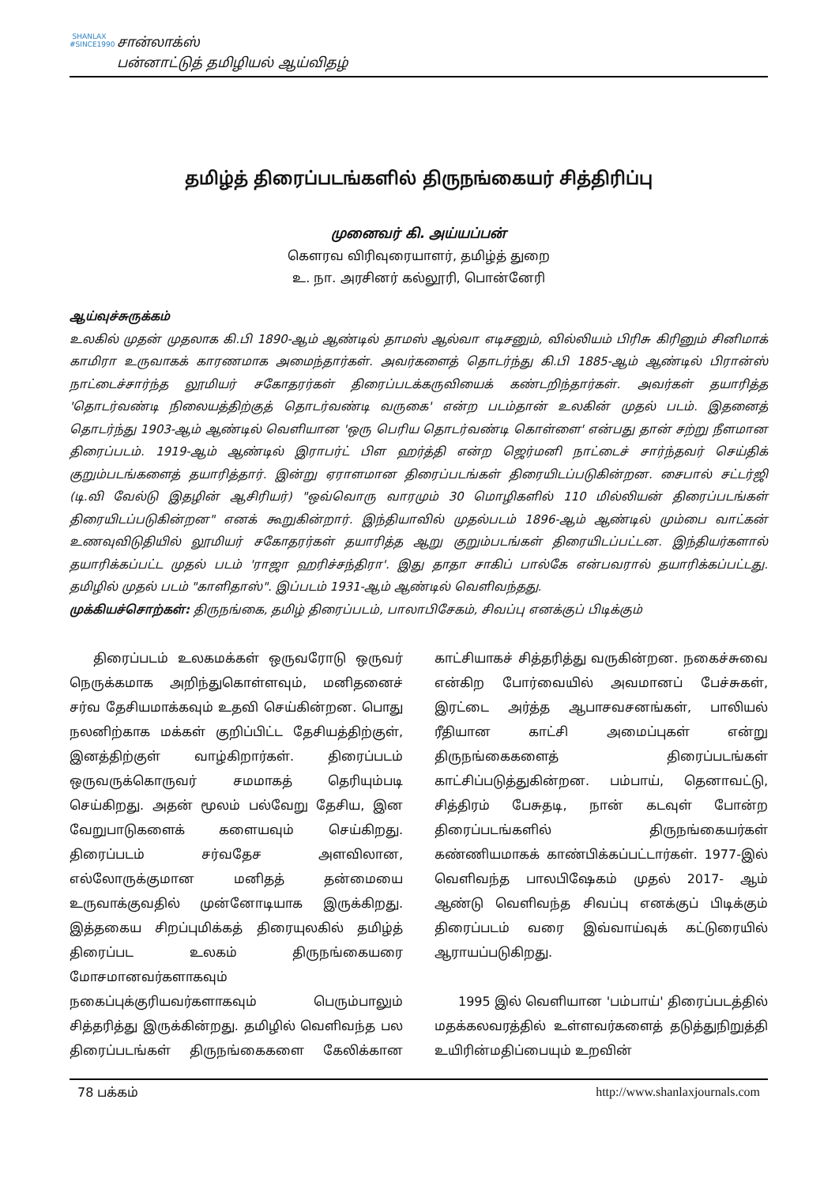SHANLAX
#SINCE1990
சான்லாக்ஸ்
பன்னாட்டுத் தமிழியல் ஆய்விதழ்
தமிழ்த் திரைப்படங்களில் திருநங்கையர் சித்திரிப்பு
முனைவர் கி. அய்யப்பன்
கௌரவ விரிவுரையாளர், தமிழ்த் துறை
உ. நா. அரசினர் கல்லூரி, பொன்னேரி
ஆய்வுச்சுருக்கம்
உலகில் முதன் முதலாக கி.பி 1890-ஆம் ஆண்டில் தாமஸ் ஆல்வா எடிசனும், வில்லியம் பிரிசு கிரினும் சினிமாக் காமிரா உருவாகக் காரணமாக அமைந்தார்கள். அவர்களைத் தொடர்ந்து கி.பி 1885-ஆம் ஆண்டில் பிரான்ஸ் நாட்டைச்சார்ந்த லூமியர் சகோதரர்கள் திரைப்படக்கருவியைக் கண்டறிந்தார்கள். அவர்கள் தயாரித்த 'தொடர்வண்டி நிலையத்திற்குத் தொடர்வண்டி வருகை' என்ற படம்தான் உலகின் முதல் படம். இதனைத் தொடர்ந்து 1903-ஆம் ஆண்டில் வெளியான 'ஒரு பெரிய தொடர்வண்டி கொள்ளை' என்பது தான் சற்று நீளமான திரைப்படம். 1919-ஆம் ஆண்டில் இராபர்ட் பிள ஹர்த்தி என்ற ஜெர்மனி நாட்டைச் சார்ந்தவர் செய்திக் குறும்படங்களைத் தயாரித்தார். இன்று ஏராளமான திரைப்படங்கள் திரையிடப்படுகின்றன. சைபால் சட்டர்ஜி (டி.வி வேல்டு இதழின் ஆசிரியர்) "ஒவ்வொரு வாரமும் 30 மொழிகளில் 110 மில்லியன் திரைப்படங்கள் திரையிடப்படுகின்றன" எனக் கூறுகின்றார். இந்தியாவில் முதல்படம் 1896-ஆம் ஆண்டில் மும்பை வாட்கன் உணவுவிடுதியில் லூமியர் சகோதரர்கள் தயாரித்த ஆறு குறும்படங்கள் திரையிடப்பட்டன. இந்தியர்களால் தயாரிக்கப்பட்ட முதல் படம் 'ராஜா ஹரிச்சந்திரா'. இது தாதா சாகிப் பால்கே என்பவரால் தயாரிக்கப்பட்டது. தமிழில் முதல் படம் "காளிதாஸ்". இப்படம் 1931-ஆம் ஆண்டில் வெளிவந்தது.
முக்கியச்சொற்கள்: திருநங்கை, தமிழ் திரைப்படம், பாலாபிசேகம், சிவப்பு எனக்குப் பிடிக்கும்
திரைப்படம் உலகமக்கள் ஒருவரோடு ஒருவர் நெருக்கமாக அறிந்துகொள்ளவும், மனிதனைச் சர்வ தேசியமாக்கவும் உதவி செய்கின்றன. பொது நலனிற்காக மக்கள் குறிப்பிட்ட தேசியத்திற்குள், இனத்திற்குள் வாழ்கிறார்கள். திரைப்படம் ஒருவருக்கொருவர் சமமாகத் தெரியும்படி செய்கிறது. அதன் மூலம் பல்வேறு தேசிய, இன வேறுபாடுகளைக் களையவும் செய்கிறது. திரைப்படம் சர்வதேச அளவிலான, எல்லோருக்குமான மனிதத் தன்மையை உருவாக்குவதில் முன்னோடியாக இருக்கிறது. இத்தகைய சிறப்புமிக்கத் திரையுலகில் தமிழ்த் திரைப்பட உலகம் திருநங்கையரை மோசமானவர்களாகவும் நகைப்புக்குரியவர்களாகவும் பெரும்பாலும் சித்தரித்து இருக்கின்றது. தமிழில் வெளிவந்த பல திரைப்படங்கள் திருநங்கைகளை கேலிக்கான காட்சியாகச் சித்தரித்து வருகின்றன. நகைச்சுவை என்கிற போர்வையில் அவமானப் பேச்சுகள், இரட்டை அர்த்த ஆபாசவசனங்கள், பாலியல் ரீதியான காட்சி அமைப்புகள் என்று திருநங்கைகளைத் திரைப்படங்கள் காட்சிப்படுத்துகின்றன. பம்பாய், தெனாவட்டு, சித்திரம் பேசுதடி, நான் கடவுள் போன்ற திரைப்படங்களில் திருநங்கையர்கள் கண்ணியமாகக் காண்பிக்கப்பட்டார்கள். 1977-இல் வெளிவந்த பாலபிஷேகம் முதல் 2017- ஆம் ஆண்டு வெளிவந்த சிவப்பு எனக்குப் பிடிக்கும் திரைப்படம் வரை இவ்வாய்வுக் கட்டுரையில் ஆராயப்படுகிறது.
1995 இல் வெளியான 'பம்பாய்' திரைப்படத்தில் மதக்கலவரத்தில் உள்ளவர்களைத் தடுத்துநிறுத்தி உயிரின்மதிப்பையும் உறவின்
78 பக்கம் http://www.shanlaxjournals.com